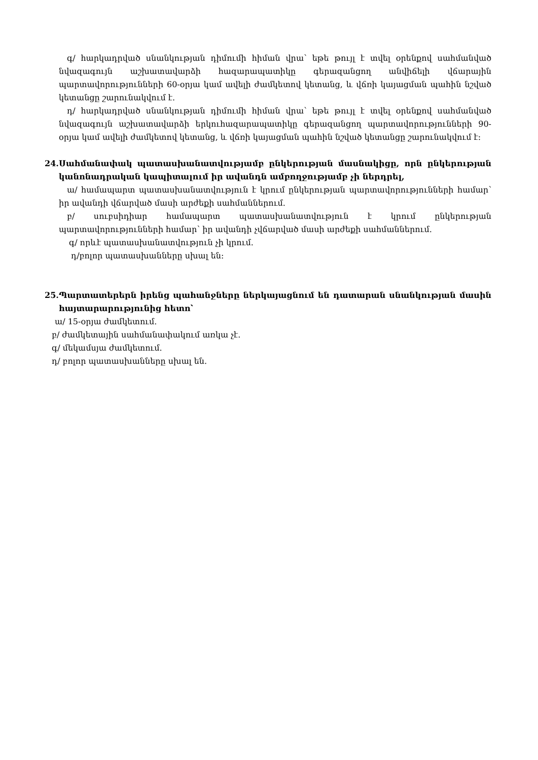գ/ հարկադրված սնանկության դիմումի հիման վրա՝ եթե թույլ է տվել օրենքով սահմանված նվազագույն աշխատավարձի հազարապատիկը գերազանցող անվիճելի վճարային պարտավորությունների 60-օրյա կամ ավելի ժամկետով կետանց, և վճռի կայացման պահին նշված կետանցը շարունակվում է.
դ/ հարկադրված սնանկության դիմումի հիման վրա՝ եթե թույլ է տվել օրենքով սահմանված նվազագույն աշխատավարձի երկուհազարապատիկը գերազանցող պարտավորությունների 90-օրյա կամ ավելի ժամկետով կետանց, և վճռի կայացման պահին նշված կետանցը շարունակվում է:
24. Սահմանափակ պատասխանատվությամբ ընկերության մասնակիցը, որն ընկերության կանոնադրական կապիտալում իր ավանդն ամբողջությամբ չի ներդրել,
ա/ համապարտ պատասխանատվություն է կրում ընկերության պարտավորությունների համար՝ իր ավանդի վճարված մասի արժեքի սահմաններում.
բ/ սուբսիդիար համապարտ պատասխանատվություն է կրում ընկերության պարտավորությունների համար՝ իր ավանդի չվճարված մասի արժեքի սահմաններում.
գ/ որևէ պատասխանատվություն չի կրում.
դ/բոլոր պատասխանները սխալ են:
25. Պարտատերերն իրենց պահանջները ներկայացնում են դատարան սնանկության մասին հայտարարությունից հետո՝
ա/ 15-օրյա ժամկետում.
բ/ ժամկետային սահմանափակում առկա չէ.
գ/ մեկամսյա ժամկետում.
դ/ բոլոր պատասխանները սխալ են.